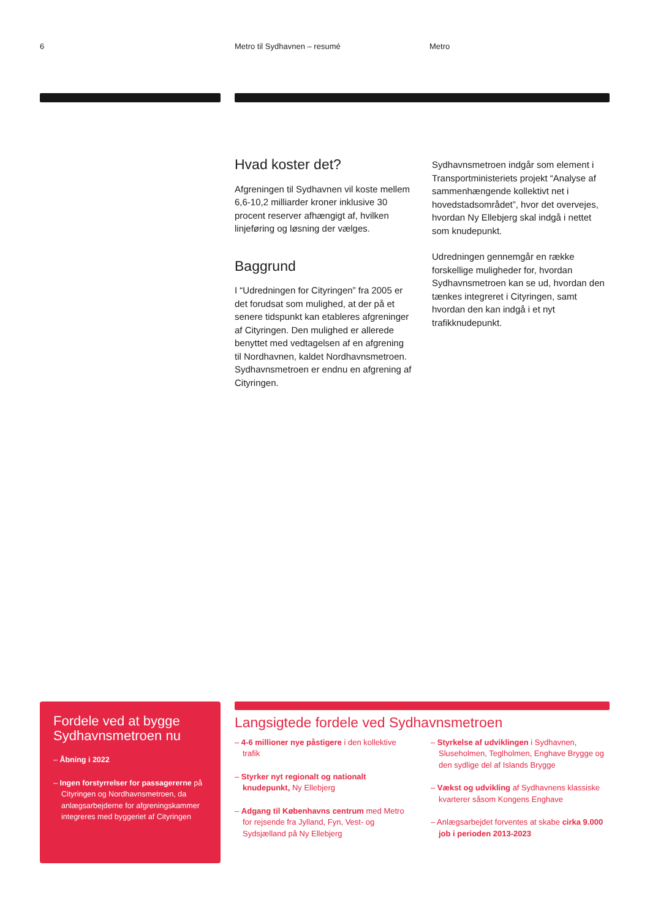6 Metro til Sydhavnen – resumé Metro
Hvad koster det?
Afgreningen til Sydhavnen vil koste mellem 6,6-10,2 milliarder kroner inklusive 30 procent reserver afhængigt af, hvilken linjeføring og løsning der vælges.
Baggrund
I “Udredningen for Cityringen” fra 2005 er det forudsat som mulighed, at der på et senere tidspunkt kan etableres afgreninger af Cityringen. Den mulighed er allerede benyttet med vedtagelsen af en afgrening til Nordhavnen, kaldet Nordhavnsmetroen. Sydhavnsmetroen er endnu en afgrening af Cityringen.
Sydhavnsmetroen indgår som element i Transportministeriets projekt “Analyse af sammenhængende kollektivt net i hovedstadsområdet”, hvor det overvejes, hvordan Ny Ellebjerg skal indgå i nettet som knudepunkt.
Udredningen gennemgår en række forskellige muligheder for, hvordan Sydhavnsmetroen kan se ud, hvordan den tænkes integreret i Cityringen, samt hvordan den kan indgå i et nyt trafikknudepunkt.
Fordele ved at bygge Sydhavnsmetroen nu
– Åbning i 2022
– Ingen forstyrrelser for passagererne på Cityringen og Nordhavnsmetroen, da anlægsarbejderne for afgreningskammer integreres med byggeriet af Cityringen
Langsigtede fordele ved Sydhavnsmetroen
– 4-6 millioner nye påstigere i den kollektive trafik
– Styrker nyt regionalt og nationalt knudepunkt, Ny Ellebjerg
– Adgang til Københavns centrum med Metro for rejsende fra Jylland, Fyn, Vest- og Sydsjælland på Ny Ellebjerg
– Styrkelse af udviklingen i Sydhavnen, Sluseholmen, Teglholmen, Enghave Brygge og den sydlige del af Islands Brygge
– Vækst og udvikling af Sydhavnens klassiske kvarterer såsom Kongens Enghave
– Anlægsarbejdet forventes at skabe cirka 9.000 job i perioden 2013-2023